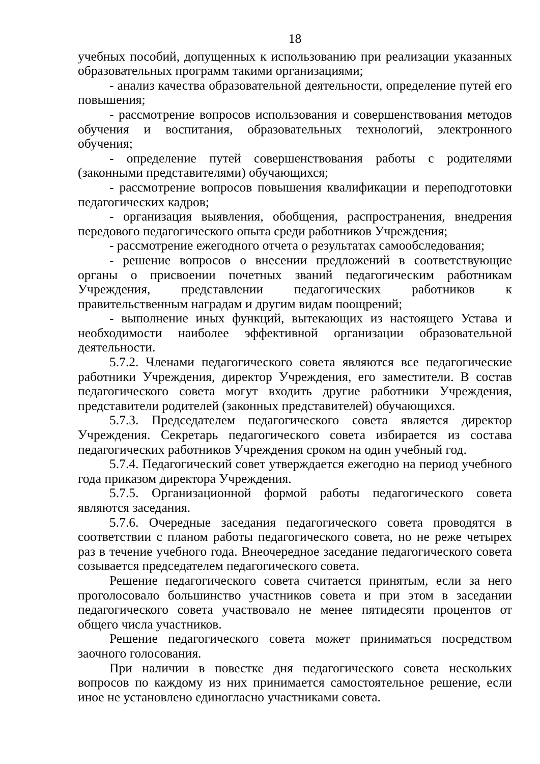18
учебных пособий, допущенных к использованию при реализации указанных образовательных программ такими организациями;
- анализ качества образовательной деятельности, определение путей его повышения;
- рассмотрение вопросов использования и совершенствования методов обучения и воспитания, образовательных технологий, электронного обучения;
- определение путей совершенствования работы с родителями (законными представителями) обучающихся;
- рассмотрение вопросов повышения квалификации и переподготовки педагогических кадров;
- организация выявления, обобщения, распространения, внедрения передового педагогического опыта среди работников Учреждения;
- рассмотрение ежегодного отчета о результатах самообследования;
- решение вопросов о внесении предложений в соответствующие органы о присвоении почетных званий педагогическим работникам Учреждения, представлении педагогических работников к правительственным наградам и другим видам поощрений;
- выполнение иных функций, вытекающих из настоящего Устава и необходимости наиболее эффективной организации образовательной деятельности.
5.7.2. Членами педагогического совета являются все педагогические работники Учреждения, директор Учреждения, его заместители. В состав педагогического совета могут входить другие работники Учреждения, представители родителей (законных представителей) обучающихся.
5.7.3. Председателем педагогического совета является директор Учреждения. Секретарь педагогического совета избирается из состава педагогических работников Учреждения сроком на один учебный год.
5.7.4. Педагогический совет утверждается ежегодно на период учебного года приказом директора Учреждения.
5.7.5. Организационной формой работы педагогического совета являются заседания.
5.7.6. Очередные заседания педагогического совета проводятся в соответствии с планом работы педагогического совета, но не реже четырех раз в течение учебного года. Внеочередное заседание педагогического совета созывается председателем педагогического совета.
Решение педагогического совета считается принятым, если за него проголосовало большинство участников совета и при этом в заседании педагогического совета участвовало не менее пятидесяти процентов от общего числа участников.
Решение педагогического совета может приниматься посредством заочного голосования.
При наличии в повестке дня педагогического совета нескольких вопросов по каждому из них принимается самостоятельное решение, если иное не установлено единогласно участниками совета.